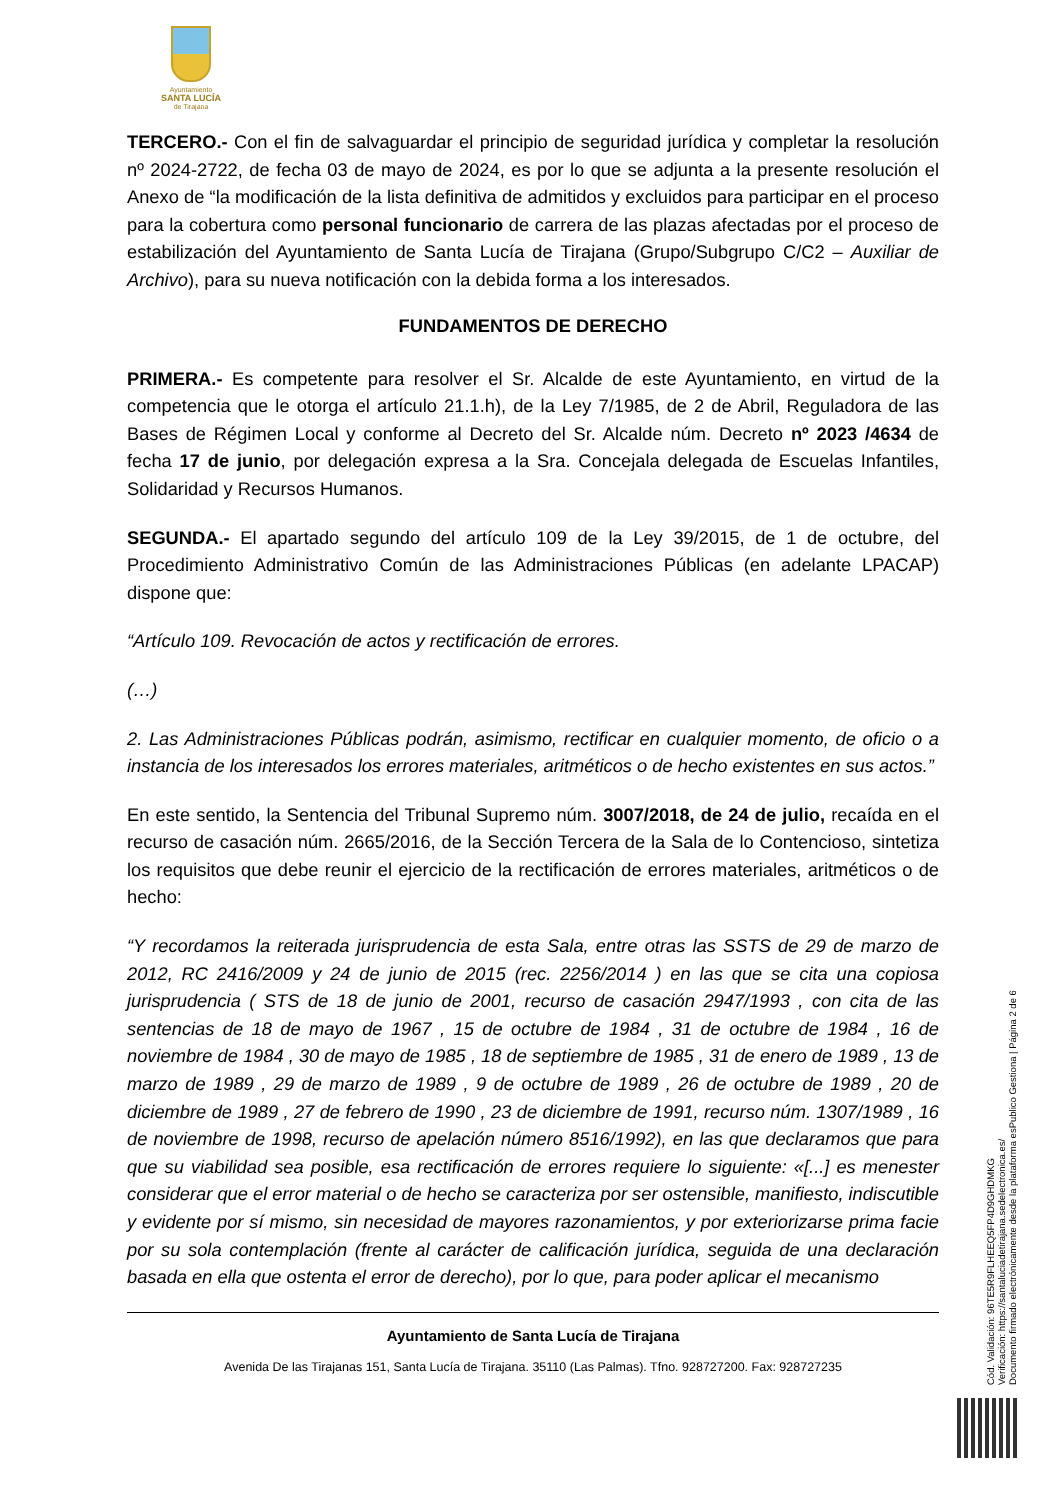Ayuntamiento
SANTA LUCÍA
de Tirajana
TERCERO.- Con el fin de salvaguardar el principio de seguridad jurídica y completar la resolución nº 2024-2722, de fecha 03 de mayo de 2024, es por lo que se adjunta a la presente resolución el Anexo de “la modificación de la lista definitiva de admitidos y excluidos para participar en el proceso para la cobertura como personal funcionario de carrera de las plazas afectadas por el proceso de estabilización del Ayuntamiento de Santa Lucía de Tirajana (Grupo/Subgrupo C/C2 – Auxiliar de Archivo), para su nueva notificación con la debida forma a los interesados.
FUNDAMENTOS DE DERECHO
PRIMERA.- Es competente para resolver el Sr. Alcalde de este Ayuntamiento, en virtud de la competencia que le otorga el artículo 21.1.h), de la Ley 7/1985, de 2 de Abril, Reguladora de las Bases de Régimen Local y conforme al Decreto del Sr. Alcalde núm. Decreto nº 2023 /4634 de fecha 17 de junio, por delegación expresa a la Sra. Concejala delegada de Escuelas Infantiles, Solidaridad y Recursos Humanos.
SEGUNDA.- El apartado segundo del artículo 109 de la Ley 39/2015, de 1 de octubre, del Procedimiento Administrativo Común de las Administraciones Públicas (en adelante LPACAP) dispone que:
“Artículo 109. Revocación de actos y rectificación de errores.
(…)
2. Las Administraciones Públicas podrán, asimismo, rectificar en cualquier momento, de oficio o a instancia de los interesados los errores materiales, aritméticos o de hecho existentes en sus actos.”
En este sentido, la Sentencia del Tribunal Supremo núm. 3007/2018, de 24 de julio, recaída en el recurso de casación núm. 2665/2016, de la Sección Tercera de la Sala de lo Contencioso, sintetiza los requisitos que debe reunir el ejercicio de la rectificación de errores materiales, aritméticos o de hecho:
“Y recordamos la reiterada jurisprudencia de esta Sala, entre otras las SSTS de 29 de marzo de 2012, RC 2416/2009 y 24 de junio de 2015 (rec. 2256/2014 ) en las que se cita una copiosa jurisprudencia ( STS de 18 de junio de 2001, recurso de casación 2947/1993 , con cita de las sentencias de 18 de mayo de 1967 , 15 de octubre de 1984 , 31 de octubre de 1984 , 16 de noviembre de 1984 , 30 de mayo de 1985 , 18 de septiembre de 1985 , 31 de enero de 1989 , 13 de marzo de 1989 , 29 de marzo de 1989 , 9 de octubre de 1989 , 26 de octubre de 1989 , 20 de diciembre de 1989 , 27 de febrero de 1990 , 23 de diciembre de 1991, recurso núm. 1307/1989 , 16 de noviembre de 1998, recurso de apelación número 8516/1992), en las que declaramos que para que su viabilidad sea posible, esa rectificación de errores requiere lo siguiente: «[...] es menester considerar que el error material o de hecho se caracteriza por ser ostensible, manifiesto, indiscutible y evidente por sí mismo, sin necesidad de mayores razonamientos, y por exteriorizarse prima facie por su sola contemplación (frente al carácter de calificación jurídica, seguida de una declaración basada en ella que ostenta el error de derecho), por lo que, para poder aplicar el mecanismo
Ayuntamiento de Santa Lucía de Tirajana
Avenida De las Tirajanas 151, Santa Lucía de Tirajana. 35110 (Las Palmas). Tfno. 928727200. Fax: 928727235
Cód. Validación: 96TE5R9FLHEEQ5FP4D9GHDMKG
Verificación: https://santaluciadetirajana.sedelectronica.es/
Documento firmado electrónicamente desde la plataforma esPublico Gestiona | Página 2 de 6